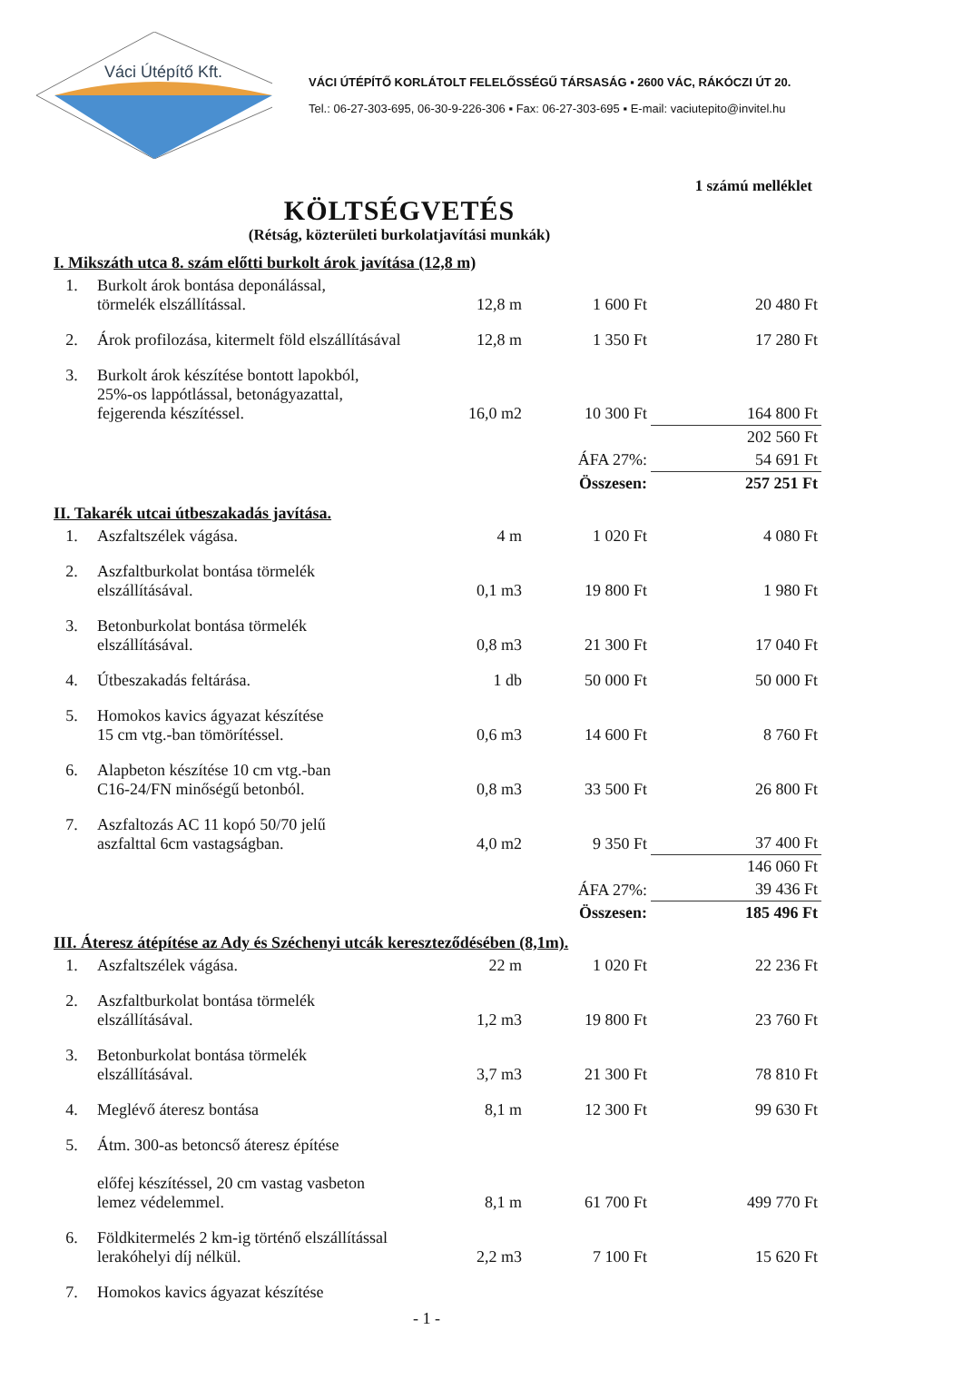Váci Útépítő Kft.
VÁCI ÚTÉPÍTŐ KORLÁTOLT FELELŐSSÉGŰ TÁRSASÁG ▪ 2600 VÁC, RÁKÓCZI ÚT 20.
Tel.: 06-27-303-695, 06-30-9-226-306 ▪ Fax: 06-27-303-695 ▪ E-mail: vaciutepito@invitel.hu
1 számú melléklet
KÖLTSÉGVETÉS
(Rétság, közterületi burkolatjavítási munkák)
| I. Mikszáth utca 8. szám előtti burkolt árok javítása (12,8 m) | | | | |
| 1. | Burkolt árok bontása deponálással, törmelék elszállítással. | 12,8 m | 1 600 Ft | 20 480 Ft |
| 2. | Árok profilozása, kitermelt föld elszállításával | 12,8 m | 1 350 Ft | 17 280 Ft |
| 3. | Burkolt árok készítése bontott lapokból, 25%-os lappótlással, betonágyazattal, fejgerenda készítéssel. | 16,0 m2 | 10 300 Ft | 164 800 Ft |
| | | | | 202 560 Ft |
| | | | ÁFA 27%: | 54 691 Ft |
| | | | Összesen: | 257 251 Ft |
| II. Takarék utcai útbeszakadás javítása. | | | | |
| 1. | Aszfaltszélek vágása. | 4 m | 1 020 Ft | 4 080 Ft |
| 2. | Aszfaltburkolat bontása törmelék elszállításával. | 0,1 m3 | 19 800 Ft | 1 980 Ft |
| 3. | Betonburkolat bontása törmelék elszállításával. | 0,8 m3 | 21 300 Ft | 17 040 Ft |
| 4. | Útbeszakadás feltárása. | 1 db | 50 000 Ft | 50 000 Ft |
| 5. | Homokos kavics ágyazat készítése 15 cm vtg.-ban tömörítéssel. | 0,6 m3 | 14 600 Ft | 8 760 Ft |
| 6. | Alapbeton készítése 10 cm vtg.-ban C16-24/FN minőségű betonból. | 0,8 m3 | 33 500 Ft | 26 800 Ft |
| 7. | Aszfaltozás AC 11 kopó 50/70 jelű aszfalttal 6cm vastagságban. | 4,0 m2 | 9 350 Ft | 37 400 Ft |
| | | | | 146 060 Ft |
| | | | ÁFA 27%: | 39 436 Ft |
| | | | Összesen: | 185 496 Ft |
| III. Áteresz átépítése az Ady és Széchenyi utcák kereszteződésében (8,1m). | | | | |
| 1. | Aszfaltszélek vágása. | 22 m | 1 020 Ft | 22 236 Ft |
| 2. | Aszfaltburkolat bontása törmelék elszállításával. | 1,2 m3 | 19 800 Ft | 23 760 Ft |
| 3. | Betonburkolat bontása törmelék elszállításával. | 3,7 m3 | 21 300 Ft | 78 810 Ft |
| 4. | Meglévő áteresz bontása | 8,1 m | 12 300 Ft | 99 630 Ft |
| 5. | Átm. 300-as betoncső áteresz építése előfej készítéssel, 20 cm vastag vasbeton lemez védelemmel. | 8,1 m | 61 700 Ft | 499 770 Ft |
| 6. | Földkitermelés 2 km-ig történő elszállítással lerakóhelyi díj nélkül. | 2,2 m3 | 7 100 Ft | 15 620 Ft |
| 7. | Homokos kavics ágyazat készítése | | | |
- 1 -